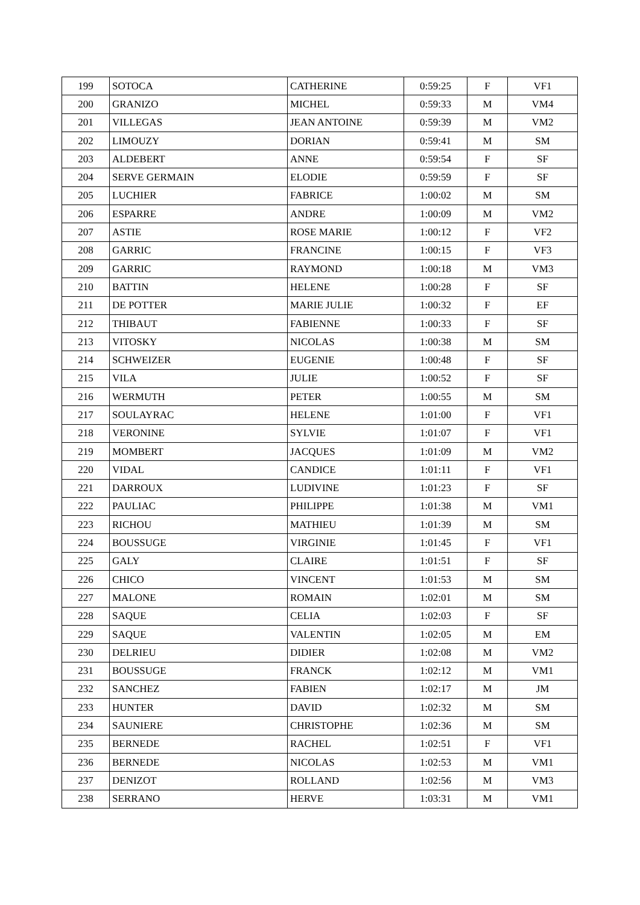| 199 | SOTOCA | CATHERINE | 0:59:25 | F | VF1 |
| 200 | GRANIZO | MICHEL | 0:59:33 | M | VM4 |
| 201 | VILLEGAS | JEAN ANTOINE | 0:59:39 | M | VM2 |
| 202 | LIMOUZY | DORIAN | 0:59:41 | M | SM |
| 203 | ALDEBERT | ANNE | 0:59:54 | F | SF |
| 204 | SERVE GERMAIN | ELODIE | 0:59:59 | F | SF |
| 205 | LUCHIER | FABRICE | 1:00:02 | M | SM |
| 206 | ESPARRE | ANDRE | 1:00:09 | M | VM2 |
| 207 | ASTIE | ROSE MARIE | 1:00:12 | F | VF2 |
| 208 | GARRIC | FRANCINE | 1:00:15 | F | VF3 |
| 209 | GARRIC | RAYMOND | 1:00:18 | M | VM3 |
| 210 | BATTIN | HELENE | 1:00:28 | F | SF |
| 211 | DE POTTER | MARIE JULIE | 1:00:32 | F | EF |
| 212 | THIBAUT | FABIENNE | 1:00:33 | F | SF |
| 213 | VITOSKY | NICOLAS | 1:00:38 | M | SM |
| 214 | SCHWEIZER | EUGENIE | 1:00:48 | F | SF |
| 215 | VILA | JULIE | 1:00:52 | F | SF |
| 216 | WERMUTH | PETER | 1:00:55 | M | SM |
| 217 | SOULAYRAC | HELENE | 1:01:00 | F | VF1 |
| 218 | VERONINE | SYLVIE | 1:01:07 | F | VF1 |
| 219 | MOMBERT | JACQUES | 1:01:09 | M | VM2 |
| 220 | VIDAL | CANDICE | 1:01:11 | F | VF1 |
| 221 | DARROUX | LUDIVINE | 1:01:23 | F | SF |
| 222 | PAULIAC | PHILIPPE | 1:01:38 | M | VM1 |
| 223 | RICHOU | MATHIEU | 1:01:39 | M | SM |
| 224 | BOUSSUGE | VIRGINIE | 1:01:45 | F | VF1 |
| 225 | GALY | CLAIRE | 1:01:51 | F | SF |
| 226 | CHICO | VINCENT | 1:01:53 | M | SM |
| 227 | MALONE | ROMAIN | 1:02:01 | M | SM |
| 228 | SAQUE | CELIA | 1:02:03 | F | SF |
| 229 | SAQUE | VALENTIN | 1:02:05 | M | EM |
| 230 | DELRIEU | DIDIER | 1:02:08 | M | VM2 |
| 231 | BOUSSUGE | FRANCK | 1:02:12 | M | VM1 |
| 232 | SANCHEZ | FABIEN | 1:02:17 | M | JM |
| 233 | HUNTER | DAVID | 1:02:32 | M | SM |
| 234 | SAUNIERE | CHRISTOPHE | 1:02:36 | M | SM |
| 235 | BERNEDE | RACHEL | 1:02:51 | F | VF1 |
| 236 | BERNEDE | NICOLAS | 1:02:53 | M | VM1 |
| 237 | DENIZOT | ROLLAND | 1:02:56 | M | VM3 |
| 238 | SERRANO | HERVE | 1:03:31 | M | VM1 |